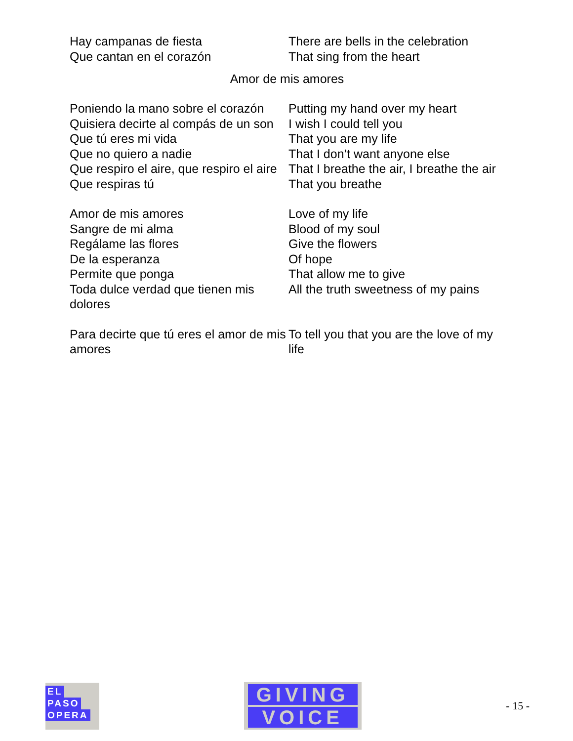| Hay campanas de fiesta Que cantan en el corazón | There are bells in the celebration That sing from the heart |
Amor de mis amores
| Poniendo la mano sobre el corazón | Putting my hand over my heart |
| Quisiera decirte al compás de un son | I wish I could tell you |
| Que tú eres mi vida | That you are my life |
| Que no quiero a nadie | That I don’t want anyone else |
| Que respiro el aire, que respiro el aire | That I breathe the air, I breathe the air |
| Que respiras tú | That you breathe |
| Amor de mis amores | Love of my life |
| Sangre de mi alma | Blood of my soul |
| Regálame las flores | Give the flowers |
| De la esperanza | Of hope |
| Permite que ponga | That allow me to give |
| Toda dulce verdad que tienen mis dolores | All the truth sweetness of my pains |
| Para decirte que tú eres el amor de mis amores | To tell you that you are the love of my life |
EL
PASO
OPERA
GIVING
VOICE
- 15 -